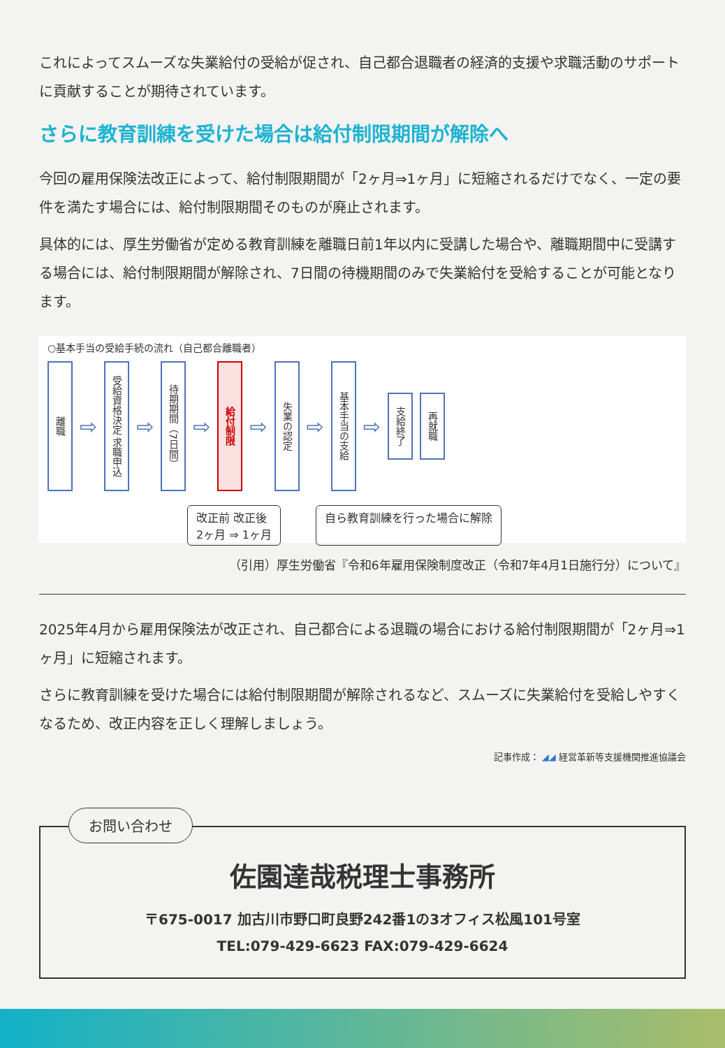これによってスムーズな失業給付の受給が促され、自己都合退職者の経済的支援や求職活動のサポートに貢献することが期待されています。
さらに教育訓練を受けた場合は給付制限期間が解除へ
今回の雇用保険法改正によって、給付制限期間が「2ヶ月⇒1ヶ月」に短縮されるだけでなく、一定の要件を満たす場合には、給付制限期間そのものが廃止されます。
具体的には、厚生労働省が定める教育訓練を離職日前1年以内に受講した場合や、離職期間中に受講する場合には、給付制限期間が解除され、7日間の待機期間のみで失業給付を受給することが可能となります。
○基本手当の受給手続の流れ（自己都合離職者）
離職
⇨
受給資格決定 求職申込
⇨
待期期間（7日間）
⇨
給付制限
⇨
失業の認定
⇨
基本手当の支給
⇨
支給終了
再就職
改正前 改正後
2ヶ月 ⇒ 1ヶ月
自ら教育訓練を行った場合に解除
（引用）厚生労働省『令和6年雇用保険制度改正（令和7年4月1日施行分）について』
2025年4月から雇用保険法が改正され、自己都合による退職の場合における給付制限期間が「2ヶ月⇒1ヶ月」に短縮されます。
さらに教育訓練を受けた場合には給付制限期間が解除されるなど、スムーズに失業給付を受給しやすくなるため、改正内容を正しく理解しましょう。
記事作成： ◢◢ 経営革新等支援機関推進協議会
お問い合わせ
佐園達哉税理士事務所
〒675-0017 加古川市野口町良野242番1の3オフィス松風101号室
TEL:079-429-6623 FAX:079-429-6624